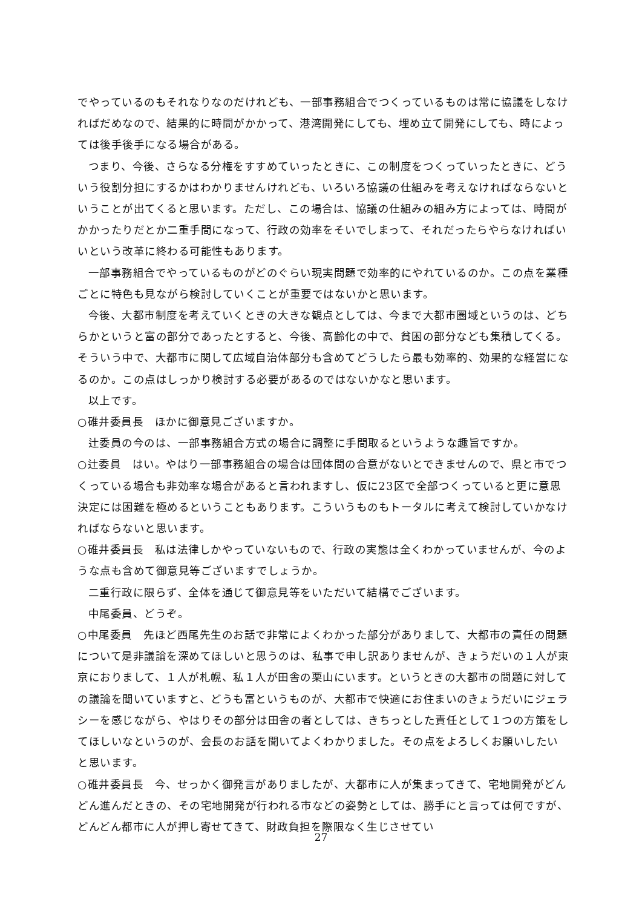でやっているのもそれなりなのだけれども、一部事務組合でつくっているものは常に協議をしなければだめなので、結果的に時間がかかって、港湾開発にしても、埋め立て開発にしても、時によっては後手後手になる場合がある。
つまり、今後、さらなる分権をすすめていったときに、この制度をつくっていったときに、どういう役割分担にするかはわかりませんけれども、いろいろ協議の仕組みを考えなければならないということが出てくると思います。ただし、この場合は、協議の仕組みの組み方によっては、時間がかかったりだとか二重手間になって、行政の効率をそいでしまって、それだったらやらなければいいという改革に終わる可能性もあります。
一部事務組合でやっているものがどのぐらい現実問題で効率的にやれているのか。この点を業種ごとに特色も見ながら検討していくことが重要ではないかと思います。
今後、大都市制度を考えていくときの大きな観点としては、今まで大都市圏域というのは、どちらかというと富の部分であったとすると、今後、高齢化の中で、貧困の部分なども集積してくる。そういう中で、大都市に関して広域自治体部分も含めてどうしたら最も効率的、効果的な経営になるのか。この点はしっかり検討する必要があるのではないかなと思います。
以上です。
○碓井委員長　ほかに御意見ございますか。
辻委員の今のは、一部事務組合方式の場合に調整に手間取るというような趣旨ですか。
○辻委員　はい。やはり一部事務組合の場合は団体間の合意がないとできませんので、県と市でつくっている場合も非効率な場合があると言われますし、仮に23区で全部つくっていると更に意思決定には困難を極めるということもあります。こういうものもトータルに考えて検討していかなければならないと思います。
○碓井委員長　私は法律しかやっていないもので、行政の実態は全くわかっていませんが、今のような点も含めて御意見等ございますでしょうか。
二重行政に限らず、全体を通じて御意見等をいただいて結構でございます。
中尾委員、どうぞ。
○中尾委員　先ほど西尾先生のお話で非常によくわかった部分がありまして、大都市の責任の問題について是非議論を深めてほしいと思うのは、私事で申し訳ありませんが、きょうだいの１人が東京におりまして、１人が札幌、私１人が田舎の栗山にいます。というときの大都市の問題に対しての議論を聞いていますと、どうも富というものが、大都市で快適にお住まいのきょうだいにジェラシーを感じながら、やはりその部分は田舎の者としては、きちっとした責任として１つの方策をしてほしいなというのが、会長のお話を聞いてよくわかりました。その点をよろしくお願いしたいと思います。
○碓井委員長　今、せっかく御発言がありましたが、大都市に人が集まってきて、宅地開発がどんどん進んだときの、その宅地開発が行われる市などの姿勢としては、勝手にと言っては何ですが、どんどん都市に人が押し寄せてきて、財政負担を際限なく生じさせてい
27